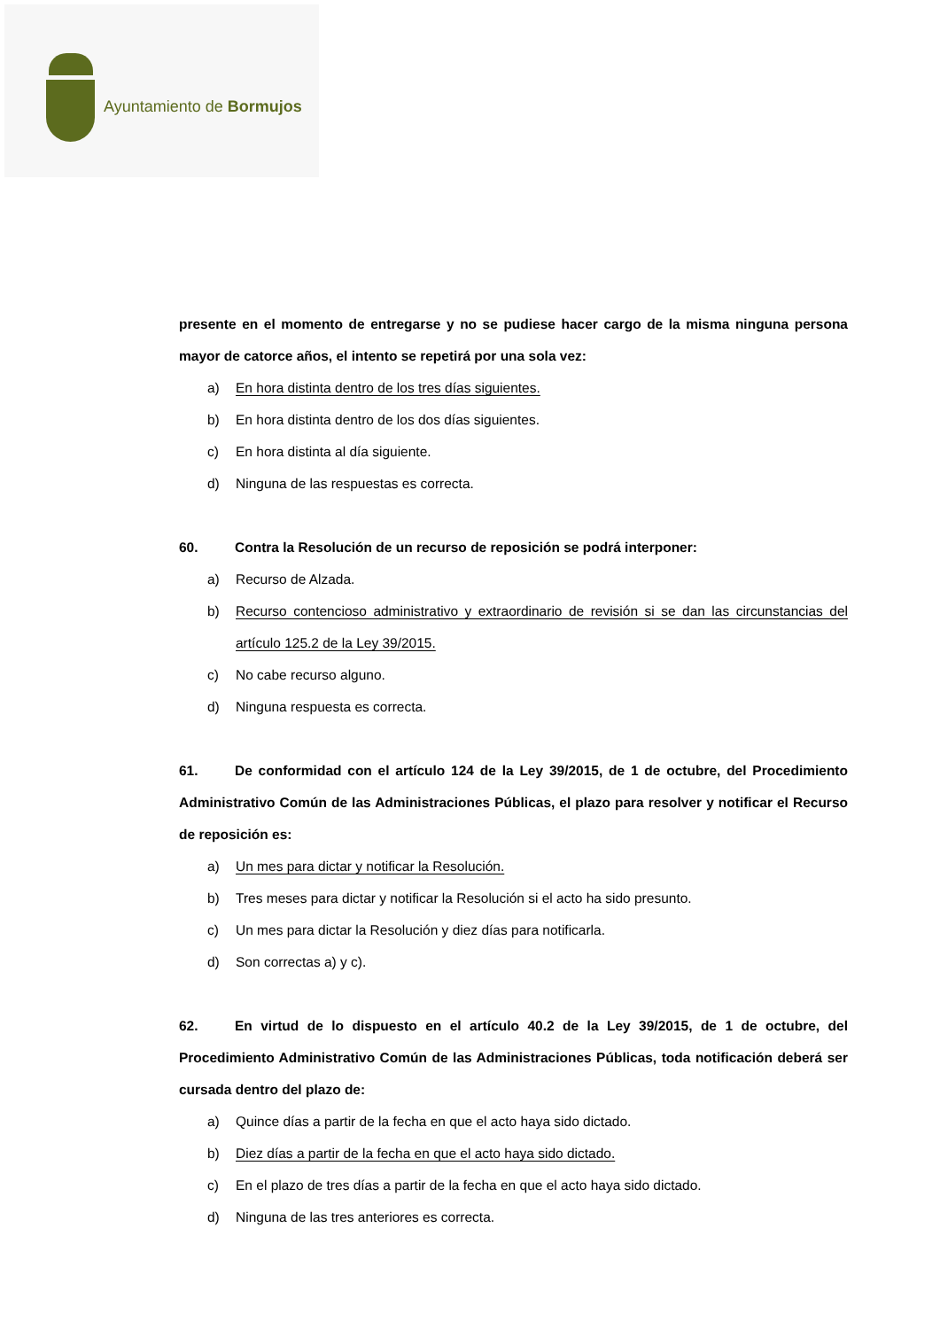Ayuntamiento de Bormujos
presente en el momento de entregarse y no se pudiese hacer cargo de la misma ninguna persona mayor de catorce años, el intento se repetirá por una sola vez:
a) En hora distinta dentro de los tres días siguientes.
b) En hora distinta dentro de los dos días siguientes.
c) En hora distinta al día siguiente.
d) Ninguna de las respuestas es correcta.
60. Contra la Resolución de un recurso de reposición se podrá interponer:
a) Recurso de Alzada.
b) Recurso contencioso administrativo y extraordinario de revisión si se dan las circunstancias del artículo 125.2 de la Ley 39/2015.
c) No cabe recurso alguno.
d) Ninguna respuesta es correcta.
61. De conformidad con el artículo 124 de la Ley 39/2015, de 1 de octubre, del Procedimiento Administrativo Común de las Administraciones Públicas, el plazo para resolver y notificar el Recurso de reposición es:
a) Un mes para dictar y notificar la Resolución.
b) Tres meses para dictar y notificar la Resolución si el acto ha sido presunto.
c) Un mes para dictar la Resolución y diez días para notificarla.
d) Son correctas a) y c).
62. En virtud de lo dispuesto en el artículo 40.2 de la Ley 39/2015, de 1 de octubre, del Procedimiento Administrativo Común de las Administraciones Públicas, toda notificación deberá ser cursada dentro del plazo de:
a) Quince días a partir de la fecha en que el acto haya sido dictado.
b) Diez días a partir de la fecha en que el acto haya sido dictado.
c) En el plazo de tres días a partir de la fecha en que el acto haya sido dictado.
d) Ninguna de las tres anteriores es correcta.